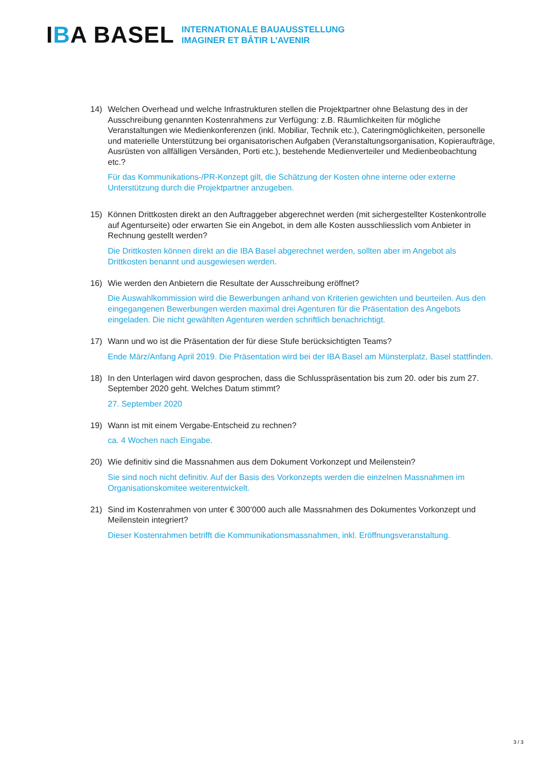IBA BASEL
INTERNATIONALE BAUAUSSTELLUNG
IMAGINER ET BÂTIR L’AVENIR
14) Welchen Overhead und welche Infrastrukturen stellen die Projektpartner ohne Belastung des in der Ausschreibung genannten Kostenrahmens zur Verfügung: z.B. Räumlichkeiten für mögliche Veranstaltungen wie Medienkonferenzen (inkl. Mobiliar, Technik etc.), Cateringmöglichkeiten, personelle und materielle Unterstützung bei organisatorischen Aufgaben (Veranstaltungsorganisation, Kopieraufträge, Ausrüsten von allfälligen Versänden, Porti etc.), bestehende Medienverteiler und Medienbeobachtung etc.?
Für das Kommunikations-/PR-Konzept gilt, die Schätzung der Kosten ohne interne oder externe Unterstützung durch die Projektpartner anzugeben.
15) Können Drittkosten direkt an den Auftraggeber abgerechnet werden (mit sichergestellter Kostenkontrolle auf Agenturseite) oder erwarten Sie ein Angebot, in dem alle Kosten ausschliesslich vom Anbieter in Rechnung gestellt werden?
Die Drittkosten können direkt an die IBA Basel abgerechnet werden, sollten aber im Angebot als Drittkosten benannt und ausgewiesen werden.
16) Wie werden den Anbietern die Resultate der Ausschreibung eröffnet?
Die Auswahlkommission wird die Bewerbungen anhand von Kriterien gewichten und beurteilen. Aus den eingegangenen Bewerbungen werden maximal drei Agenturen für die Präsentation des Angebots eingeladen. Die nicht gewählten Agenturen werden schriftlich benachrichtigt.
17) Wann und wo ist die Präsentation der für diese Stufe berücksichtigten Teams?
Ende März/Anfang April 2019. Die Präsentation wird bei der IBA Basel am Münsterplatz, Basel stattfinden.
18) In den Unterlagen wird davon gesprochen, dass die Schlusspräsentation bis zum 20. oder bis zum 27. September 2020 geht. Welches Datum stimmt?
27. September 2020
19) Wann ist mit einem Vergabe-Entscheid zu rechnen?
ca. 4 Wochen nach Eingabe.
20) Wie definitiv sind die Massnahmen aus dem Dokument Vorkonzept und Meilenstein?
Sie sind noch nicht definitiv. Auf der Basis des Vorkonzepts werden die einzelnen Massnahmen im Organisationskomitee weiterentwickelt.
21) Sind im Kostenrahmen von unter € 300’000 auch alle Massnahmen des Dokumentes Vorkonzept und Meilenstein integriert?
Dieser Kostenrahmen betrifft die Kommunikationsmassnahmen, inkl. Eröffnungsveranstaltung.
3 / 3